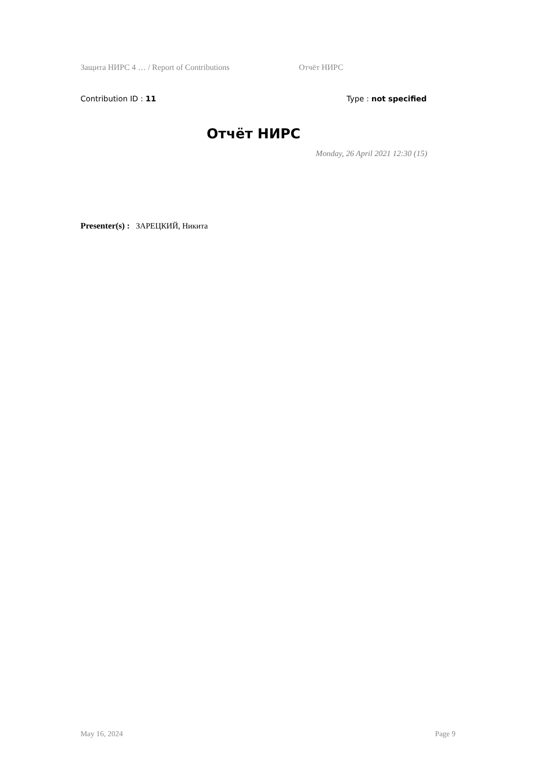Защита НИРС 4 … / Report of Contributions Отчёт НИРС
Contribution ID : 11 Type : not specified
Отчёт НИРС
Monday, 26 April 2021 12:30 (15)
Presenter(s) : ЗАРЕЦКИЙ, Никита
May 16, 2024 Page 9